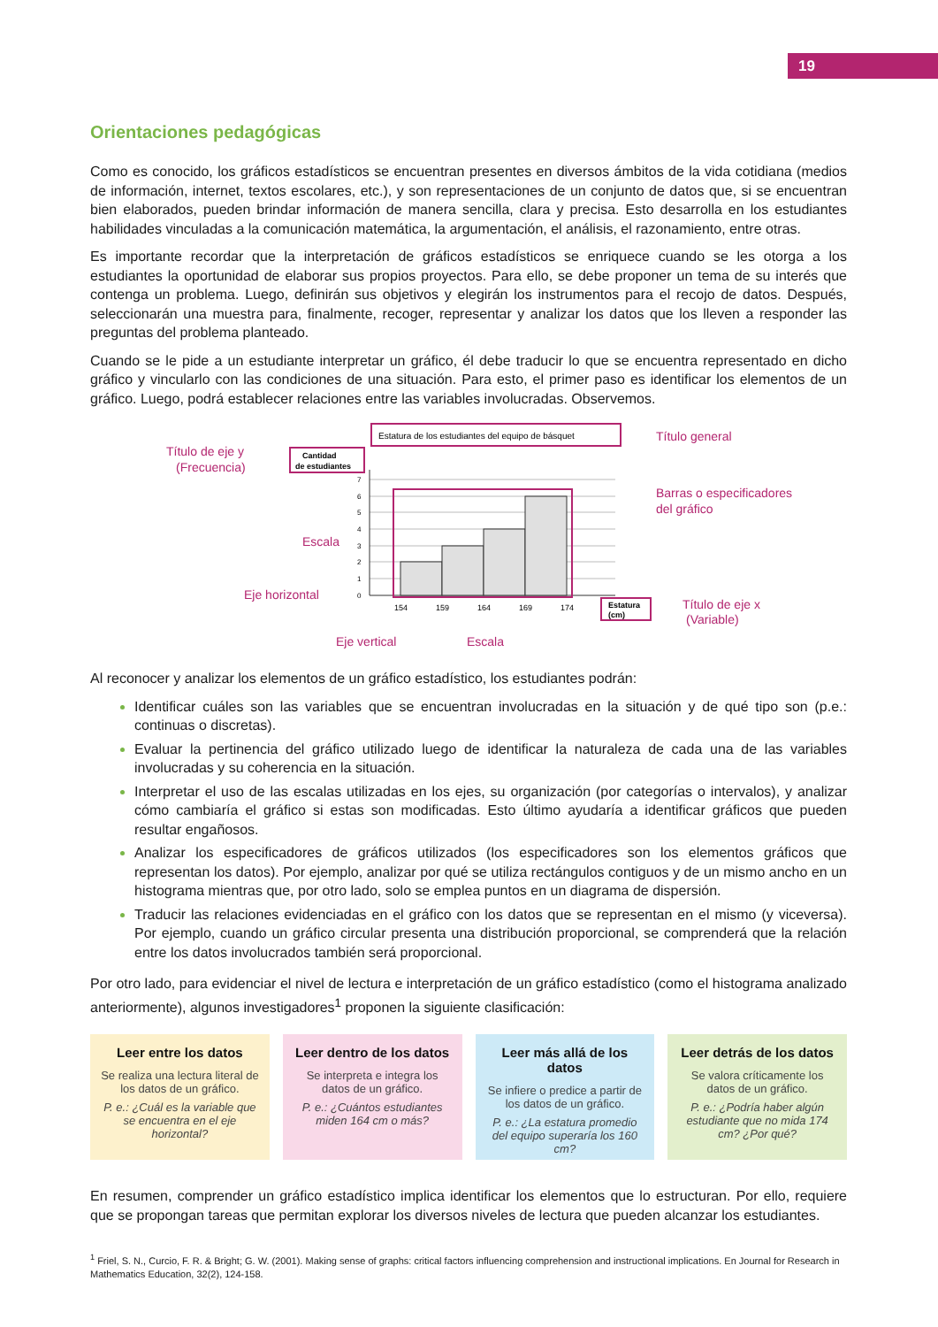19
Orientaciones pedagógicas
Como es conocido, los gráficos estadísticos se encuentran presentes en diversos ámbitos de la vida cotidiana (medios de información, internet, textos escolares, etc.), y son representaciones de un conjunto de datos que, si se encuentran bien elaborados, pueden brindar información de manera sencilla, clara y precisa. Esto desarrolla en los estudiantes habilidades vinculadas a la comunicación matemática, la argumentación, el análisis, el razonamiento, entre otras.
Es importante recordar que la interpretación de gráficos estadísticos se enriquece cuando se les otorga a los estudiantes la oportunidad de elaborar sus propios proyectos. Para ello, se debe proponer un tema de su interés que contenga un problema. Luego, definirán sus objetivos y elegirán los instrumentos para el recojo de datos. Después, seleccionarán una muestra para, finalmente, recoger, representar y analizar los datos que los lleven a responder las preguntas del problema planteado.
Cuando se le pide a un estudiante interpretar un gráfico, él debe traducir lo que se encuentra representado en dicho gráfico y vincularlo con las condiciones de una situación. Para esto, el primer paso es identificar los elementos de un gráfico. Luego, podrá establecer relaciones entre las variables involucradas. Observemos.
Estatura de los estudiantes del equipo de básquet
Título general
Cantidad
de estudiantes
Título de eje y
(Frecuencia)
7
6
5
4
3
2
1
0
154
159
164
169
174
Barras o especificadores
del gráfico
Escala
Eje horizontal
Estatura
(cm)
Título de eje x
(Variable)
Eje vertical
Escala
Al reconocer y analizar los elementos de un gráfico estadístico, los estudiantes podrán:
Identificar cuáles son las variables que se encuentran involucradas en la situación y de qué tipo son (p.e.: continuas o discretas).
Evaluar la pertinencia del gráfico utilizado luego de identificar la naturaleza de cada una de las variables involucradas y su coherencia en la situación.
Interpretar el uso de las escalas utilizadas en los ejes, su organización (por categorías o intervalos), y analizar cómo cambiaría el gráfico si estas son modificadas. Esto último ayudaría a identificar gráficos que pueden resultar engañosos.
Analizar los especificadores de gráficos utilizados (los especificadores son los elementos gráficos que representan los datos). Por ejemplo, analizar por qué se utiliza rectángulos contiguos y de un mismo ancho en un histograma mientras que, por otro lado, solo se emplea puntos en un diagrama de dispersión.
Traducir las relaciones evidenciadas en el gráfico con los datos que se representan en el mismo (y viceversa). Por ejemplo, cuando un gráfico circular presenta una distribución proporcional, se comprenderá que la relación entre los datos involucrados también será proporcional.
Por otro lado, para evidenciar el nivel de lectura e interpretación de un gráfico estadístico (como el histograma analizado anteriormente), algunos investigadores<sup>1</sup> proponen la siguiente clasificación:
Leer entre los datos
Se realiza una lectura literal de los datos de un gráfico.
P. e.: ¿Cuál es la variable que se encuentra en el eje horizontal?
Leer dentro de los datos
Se interpreta e integra los datos de un gráfico.
P. e.: ¿Cuántos estudiantes miden 164 cm o más?
Leer más allá de los datos
Se infiere o predice a partir de los datos de un gráfico.
P. e.: ¿La estatura promedio del equipo superaría los 160 cm?
Leer detrás de los datos
Se valora críticamente los datos de un gráfico.
P. e.: ¿Podría haber algún estudiante que no mida 174 cm? ¿Por qué?
En resumen, comprender un gráfico estadístico implica identificar los elementos que lo estructuran. Por ello, requiere que se propongan tareas que permitan explorar los diversos niveles de lectura que pueden alcanzar los estudiantes.
<sup>1</sup> Friel, S. N., Curcio, F. R. & Bright; G. W. (2001). Making sense of graphs: critical factors influencing comprehension and instructional implications. En Journal for Research in Mathematics Education, 32(2), 124-158.